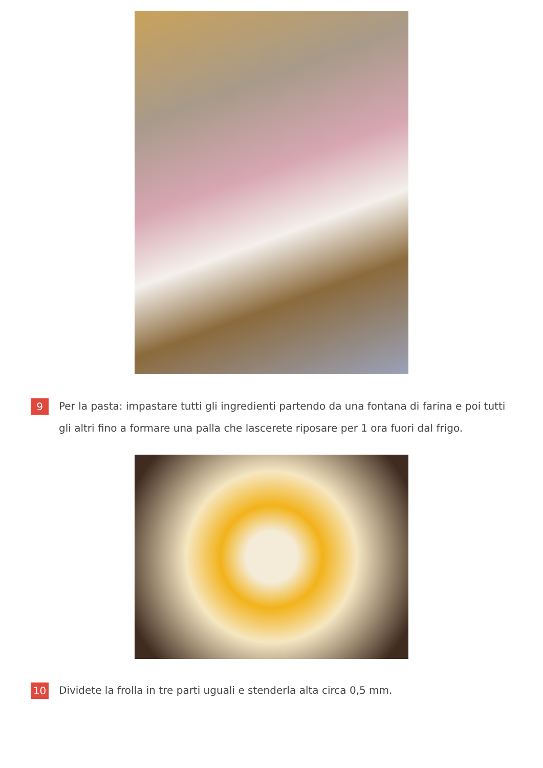9
Per la pasta: impastare tutti gli ingredienti partendo da una fontana di farina e poi tutti gli altri fino a formare una palla che lascerete riposare per 1 ora fuori dal frigo.
10
Dividete la frolla in tre parti uguali e stenderla alta circa 0,5 mm.